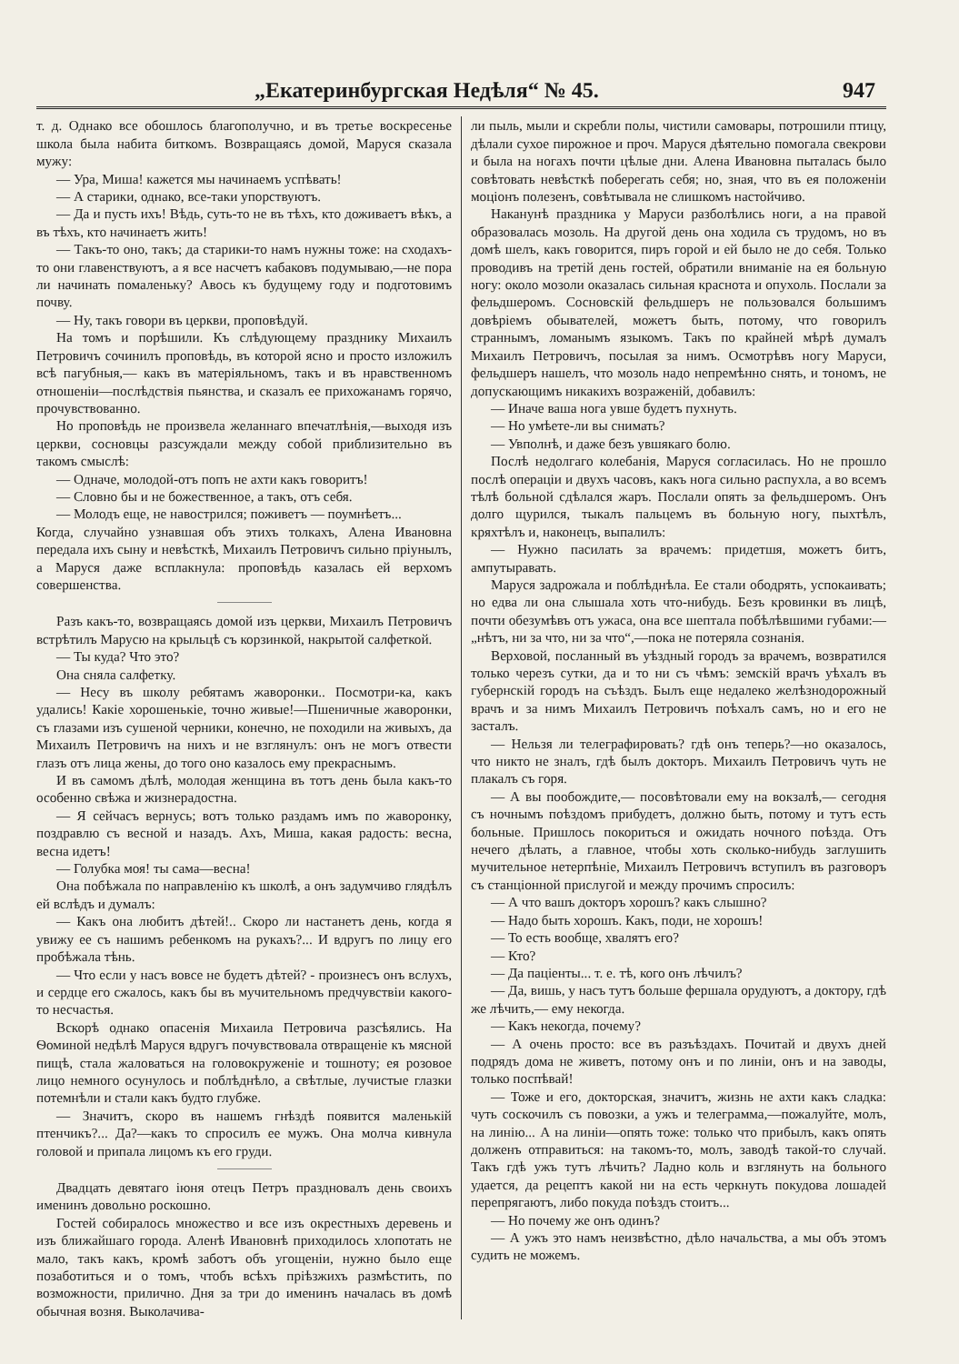„Екатеринбургская Недѣля“ № 45. 947
т. д. Однако все обошлось благополучно, и въ третье воскресенье школа была набита биткомъ. Возвращаясь домой, Маруся сказала мужу:
— Ура, Миша! кажется мы начинаемъ успѣвать!
— А старики, однако, все-таки упорствуютъ.
— Да и пусть ихъ! Вѣдь, суть-то не въ тѣхъ, кто доживаетъ вѣкъ, а въ тѣхъ, кто начинаетъ жить!
— Такъ-то оно, такъ; да старики-то намъ нужны тоже: на сходахъ-то они главенствуютъ, а я все насчетъ кабаковъ подумываю,—не пора ли начинать помаленьку? Авось къ будущему году и подготовимъ почву.
— Ну, такъ говори въ церкви, проповѣдуй.
На томъ и порѣшили. Къ слѣдующему празднику Михаилъ Петровичъ сочинилъ проповѣдь, въ которой ясно и просто изложилъ всѣ пагубныя,— какъ въ матеріяльномъ, такъ и въ нравственномъ отношеніи—послѣдствія пьянства, и сказалъ ее прихожанамъ горячо, прочувствованно.
Но проповѣдь не произвела желаннаго впечатлѣнія,—выходя изъ церкви, сосновцы разсуждали между собой приблизительно въ такомъ смыслѣ:
— Одначе, молодой-отъ попъ не ахти какъ говоритъ!
— Словно бы и не божественное, а такъ, отъ себя.
— Молодъ еще, не навострился; поживетъ — поумнѣетъ...
Когда, случайно узнавшая объ этихъ толкахъ, Алена Ивановна передала ихъ сыну и невѣсткѣ, Михаилъ Петровичъ сильно пріунылъ, а Маруся даже всплакнула: проповѣдь казалась ей верхомъ совершенства.
Разъ какъ-то, возвращаясь домой изъ церкви, Михаилъ Петровичъ встрѣтилъ Марусю на крыльцѣ съ корзинкой, накрытой салфеткой.
— Ты куда? Что это?
Она сняла салфетку.
— Несу въ школу ребятамъ жаворонки.. Посмотри-ка, какъ удались! Какіе хорошенькіе, точно живые!—Пшеничные жаворонки, съ глазами изъ сушеной черники, конечно, не походили на живыхъ, да Михаилъ Петровичъ на нихъ и не взглянулъ: онъ не могъ отвести глазъ отъ лица жены, до того оно казалось ему прекраснымъ.
И въ самомъ дѣлѣ, молодая женщина въ тотъ день была какъ-то особенно свѣжа и жизнерадостна.
— Я сейчасъ вернусь; вотъ только раздамъ имъ по жаворонку, поздравлю съ весной и назадъ. Ахъ, Миша, какая радость: весна, весна идетъ!
— Голубка моя! ты сама—весна!
Она побѣжала по направленію къ школѣ, а онъ задумчиво глядѣлъ ей вслѣдъ и думалъ:
— Какъ она любитъ дѣтей!.. Скоро ли настанетъ день, когда я увижу ее съ нашимъ ребенкомъ на рукахъ?... И вдругъ по лицу его пробѣжала тѣнь.
— Что если у насъ вовсе не будетъ дѣтей? - произнесъ онъ вслухъ, и сердце его сжалось, какъ бы въ мучительномъ предчувствіи какого-то несчастья.
Вскорѣ однако опасенія Михаила Петровича разсѣялись. На Ѳоминой недѣлѣ Маруся вдругъ почувствовала отвращеніе къ мясной пищѣ, стала жаловаться на головокруженіе и тошноту; ея розовое лицо немного осунулось и поблѣднѣло, а свѣтлые, лучистые глазки потемнѣли и стали какъ будто глубже.
— Значитъ, скоро въ нашемъ гнѣздѣ появится маленькій птенчикъ?... Да?—какъ то спросилъ ее мужъ. Она молча кивнула головой и припала лицомъ къ его груди.
Двадцать девятаго іюня отецъ Петръ праздновалъ день своихъ именинъ довольно роскошно.
Гостей собиралось множество и все изъ окрестныхъ деревень и изъ ближайшаго города. Аленѣ Ивановнѣ приходилось хлопотать не мало, такъ какъ, кромѣ заботъ объ угощеніи, нужно было еще позаботиться и о томъ, чтобъ всѣхъ пріѣзжихъ размѣстить, по возможности, прилично. Дня за три до именинъ началась въ домѣ обычная возня. Выколачива-
ли пыль, мыли и скребли полы, чистили самовары, потрошили птицу, дѣлали сухое пирожное и проч. Маруся дѣятельно помогала свекрови и была на ногахъ почти цѣлые дни. Алена Ивановна пыталась было совѣтовать невѣсткѣ поберегать себя; но, зная, что въ ея положеніи моціонъ полезенъ, совѣтывала не слишкомъ настойчиво.
Наканунѣ праздника у Маруси разболѣлись ноги, а на правой образовалась мозоль. На другой день она ходила съ трудомъ, но въ домѣ шелъ, какъ говорится, пиръ горой и ей было не до себя. Только проводивъ на третій день гостей, обратили вниманіе на ея больную ногу: около мозоли оказалась сильная краснота и опухоль. Послали за фельдшеромъ. Сосновскій фельдшеръ не пользовался большимъ довѣріемъ обывателей, можетъ быть, потому, что говорилъ страннымъ, ломанымъ языкомъ. Такъ по крайней мѣрѣ думалъ Михаилъ Петровичъ, посылая за нимъ. Осмотрѣвъ ногу Маруси, фельдшеръ нашелъ, что мозоль надо непремѣнно снять, и тономъ, не допускающимъ никакихъ возраженій, добавилъ:
— Иначе ваша нога увше будетъ пухнуть.
— Но умѣете-ли вы снимать?
— Увполнѣ, и даже безъ увшякаго болю.
Послѣ недолгаго колебанія, Маруся согласилась. Но не прошло послѣ операціи и двухъ часовъ, какъ нога сильно распухла, а во всемъ тѣлѣ больной сдѣлался жаръ. Послали опять за фельдшеромъ. Онъ долго щурился, тыкалъ пальцемъ въ больную ногу, пыхтѣлъ, кряхтѣлъ и, наконецъ, выпалилъ:
— Нужно пасилать за врачемъ: придетшя, можетъ битъ, ампутыравать.
Маруся задрожала и поблѣднѣла. Ее стали ободрять, успокаивать; но едва ли она слышала хоть что-нибудь. Безъ кровинки въ лицѣ, почти обезумѣвъ отъ ужаса, она все шептала побѣлѣвшими губами:—„нѣтъ, ни за что, ни за что“,—пока не потеряла сознанія.
Верховой, посланный въ уѣздный городъ за врачемъ, возвратился только черезъ сутки, да и то ни съ чѣмъ: земскій врачъ уѣхалъ въ губернскій городъ на съѣздъ. Былъ еще недалеко желѣзнодорожный врачъ и за нимъ Михаилъ Петровичъ поѣхалъ самъ, но и его не засталъ.
— Нельзя ли телеграфировать? гдѣ онъ теперь?—но оказалось, что никто не зналъ, гдѣ былъ докторъ. Михаилъ Петровичъ чуть не плакалъ съ горя.
— А вы пообождите,— посовѣтовали ему на вокзалѣ,— сегодня съ ночнымъ поѣздомъ прибудетъ, должно быть, потому и тутъ есть больные. Пришлось покориться и ожидать ночного поѣзда. Отъ нечего дѣлать, а главное, чтобы хоть сколько-нибудь заглушить мучительное нетерпѣніе, Михаилъ Петровичъ вступилъ въ разговоръ съ станціонной прислугой и между прочимъ спросилъ:
— А что вашъ докторъ хорошъ? какъ слышно?
— Надо быть хорошъ. Какъ, поди, не хорошъ!
— То есть вообще, хвалятъ его?
— Кто?
— Да паціенты... т. е. тѣ, кого онъ лѣчилъ?
— Да, вишь, у насъ тутъ больше фершала орудуютъ, а доктору, гдѣ же лѣчить,— ему некогда.
— Какъ некогда, почему?
— А очень просто: все въ разъѣздахъ. Почитай и двухъ дней подрядъ дома не живетъ, потому онъ и по линіи, онъ и на заводы, только поспѣвай!
— Тоже и его, докторская, значитъ, жизнь не ахти какъ сладка: чуть соскочилъ съ повозки, а ужъ и телеграмма,—пожалуйте, молъ, на линію... А на линіи—опять тоже: только что прибылъ, какъ опять долженъ отправиться: на такомъ-то, молъ, заводѣ такой-то случай. Такъ гдѣ ужъ тутъ лѣчить? Ладно коль и взглянуть на больного удается, да рецептъ какой ни на есть черкнуть покудова лошадей перепрягаютъ, либо покуда поѣздъ стоитъ...
— Но почему же онъ одинъ?
— А ужъ это намъ неизвѣстно, дѣло начальства, а мы объ этомъ судить не можемъ.